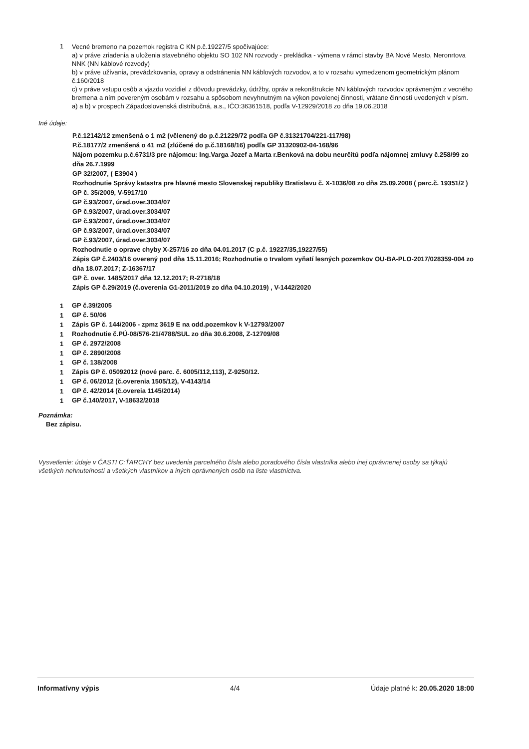1
Vecné bremeno na pozemok registra C KN p.č.19227/5 spočívajúce:
a) v práve zriadenia a uloženia stavebného objektu SO 102 NN rozvody - prekládka - výmena v rámci stavby BA Nové Mesto, Neronrtova NNK (NN káblové rozvody)
b) v práve užívania, prevádzkovania, opravy a odstránenia NN káblových rozvodov, a to v rozsahu vymedzenom geometrickým plánom č.160/2018
c) v práve vstupu osôb a vjazdu vozidiel z dôvodu prevádzky, údržby, opráv a rekonštrukcie NN káblových rozvodov oprávneným z vecného bremena a ním povereným osobám v rozsahu a spôsobom nevyhnutným na výkon povolenej činnosti, vrátane činností uvedených v písm. a) a b) v prospech Západoslovenská distribučná, a.s., IČO:36361518, podľa V-12929/2018 zo dňa 19.06.2018
Iné údaje:
P.č.12142/12 zmenšená o 1 m2 (včlenený do p.č.21229/72 podľa GP č.31321704/221-117/98)
P.č.18177/2 zmenšená o 41 m2 (zlúčené do p.č.18168/16) podľa GP 31320902-04-168/96
Nájom pozemku p.č.6731/3 pre nájomcu: Ing.Varga Jozef a Marta r.Benková na dobu neurčitú podľa nájomnej zmluvy č.258/99 zo dňa 26.7.1999
GP 32/2007, ( E3904 )
Rozhodnutie Správy katastra pre hlavné mesto Slovenskej republiky Bratislavu č. X-1036/08 zo dňa 25.09.2008 ( parc.č. 19351/2 )
GP č. 35/2009, V-5917/10
GP č.93/2007, úrad.over.3034/07
GP č.93/2007, úrad.over.3034/07
GP č.93/2007, úrad.over.3034/07
GP č.93/2007, úrad.over.3034/07
GP č.93/2007, úrad.over.3034/07
Rozhodnutie o oprave chyby X-257/16 zo dňa 04.01.2017 (C p.č. 19227/35,19227/55)
Zápis GP č.2403/16 overený pod dňa 15.11.2016; Rozhodnutie o trvalom vyňatí lesných pozemkov OU-BA-PLO-2017/028359-004 zo dňa 18.07.2017; Z-16367/17
GP č. over. 1485/2017 dňa 12.12.2017; R-2718/18
Zápis GP č.29/2019 (č.overenia G1-2011/2019 zo dňa 04.10.2019) , V-1442/2020
1
GP č.39/2005
1
GP č. 50/06
1
Zápis GP č. 144/2006 - zpmz 3619 E na odd.pozemkov k V-12793/2007
1
Rozhodnutie č.PÚ-08/576-21/4788/SUL zo dňa 30.6.2008, Z-12709/08
1
GP č. 2972/2008
1
GP č. 2890/2008
1
GP č. 138/2008
1
Zápis GP č. 05092012 (nové parc. č. 6005/112,113), Z-9250/12.
1
GP č. 06/2012 (č.overenia 1505/12), V-4143/14
1
GP č. 42/2014 (č.overeia 1145/2014)
1
GP č.140/2017, V-18632/2018
Poznámka:
Bez zápisu.
Vysvetlenie: údaje v ČASTI C:ŤARCHY bez uvedenia parcelného čísla alebo poradového čísla vlastníka alebo inej oprávnenej osoby sa týkajú všetkých nehnuteľností a všetkých vlastníkov a iných oprávnených osôb na liste vlastníctva.
Informatívny výpis 4/4 Údaje platné k: 20.05.2020 18:00